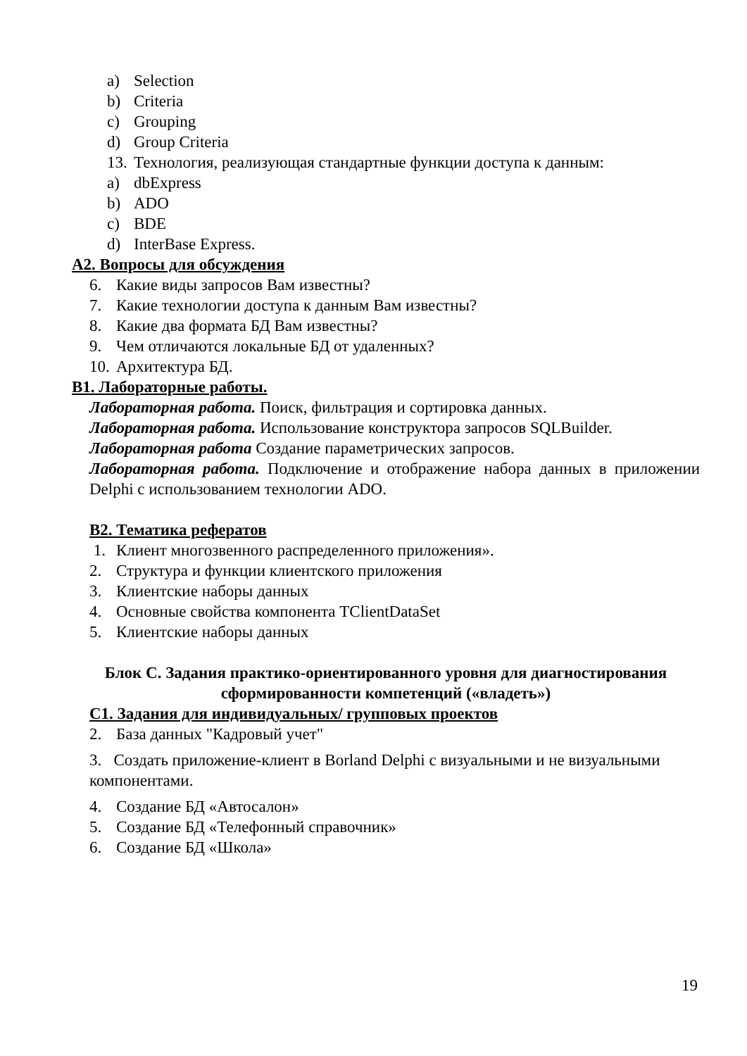a) Selection
b) Criteria
c) Grouping
d) Group Criteria
13. Технология, реализующая стандартные функции доступа к данным:
a) dbExpress
b) ADO
c) BDE
d) InterBase Express.
А2. Вопросы для обсуждения
6. Какие виды запросов Вам известны?
7. Какие технологии доступа к данным Вам известны?
8. Какие два формата БД Вам известны?
9. Чем отличаются локальные БД от удаленных?
10. Архитектура БД.
В1. Лабораторные работы.
Лабораторная работа. Поиск, фильтрация и сортировка данных.
Лабораторная работа. Использование конструктора запросов SQLBuilder.
Лабораторная работа Создание параметрических запросов.
Лабораторная работа. Подключение и отображение набора данных в приложении Delphi с использованием технологии ADO.
В2. Тематика рефератов
1. Клиент многозвенного распределенного приложения».
2. Структура и функции клиентского приложения
3. Клиентские наборы данных
4. Основные свойства компонента TClientDataSet
5. Клиентские наборы данных
Блок С. Задания практико-ориентированного уровня для диагностирования сформированности компетенций («владеть»)
С1. Задания для индивидуальных/ групповых проектов
2. База данных "Кадровый учет"
3. Создать приложение-клиент в Borland Delphi с визуальными и не визуальными компонентами.
4. Создание БД «Автосалон»
5. Создание БД «Телефонный справочник»
6. Создание БД «Школа»
19